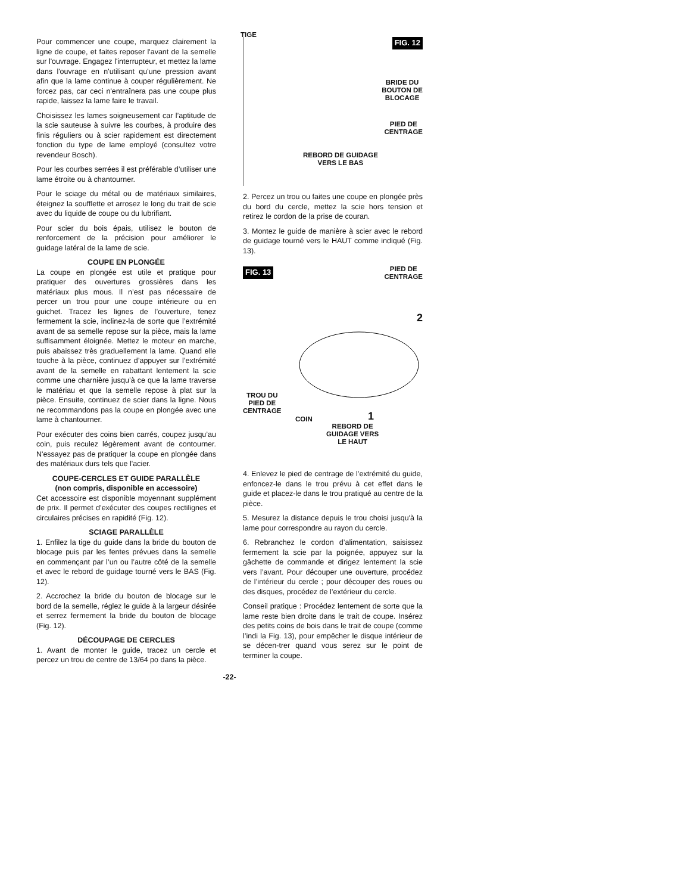Pour commencer une coupe, marquez clairement la ligne de coupe, et faites reposer l'avant de la semelle sur l'ouvrage. Engagez l'interrupteur, et mettez la lame dans l'ouvrage en n'utilisant qu'une pression avant afin que la lame continue à couper régulièrement. Ne forcez pas, car ceci n'entraînera pas une coupe plus rapide, laissez la lame faire le travail.
Choisissez les lames soigneusement car l’aptitude de la scie sauteuse à suivre les courbes, à produire des finis réguliers ou à scier rapidement est directement fonction du type de lame employé (consultez votre revendeur Bosch).
Pour les courbes serrées il est préférable d’utiliser une lame étroite ou à chantourner.
Pour le sciage du métal ou de matériaux similaires, éteignez la soufflette et arrosez le long du trait de scie avec du liquide de coupe ou du lubrifiant.
Pour scier du bois épais, utilisez le bouton de renforcement de la précision pour améliorer le guidage latéral de la lame de scie.
COUPE EN PLONGÉE
La coupe en plongée est utile et pratique pour pratiquer des ouvertures grossières dans les matériaux plus mous. Il n’est pas nécessaire de percer un trou pour une coupe intérieure ou en guichet. Tracez les lignes de l’ouverture, tenez fermement la scie, inclinez-la de sorte que l’extrémité avant de sa semelle repose sur la pièce, mais la lame suffisamment éloignée. Mettez le moteur en marche, puis abaissez très graduellement la lame. Quand elle touche à la pièce, continuez d’appuyer sur l’extrémité avant de la semelle en rabattant lentement la scie comme une charnière jusqu’à ce que la lame traverse le matériau et que la semelle repose à plat sur la pièce. Ensuite, continuez de scier dans la ligne. Nous ne recommandons pas la coupe en plongée avec une lame à chantourner.
Pour exécuter des coins bien carrés, coupez jusqu’au coin, puis reculez légèrement avant de contourner. N'essayez pas de pratiquer la coupe en plongée dans des matériaux durs tels que l'acier.
COUPE-CERCLES ET GUIDE PARALLÈLE
(non compris, disponible en accessoire)
Cet accessoire est disponible moyennant supplément de prix. Il permet d’exécuter des coupes rectilignes et circulaires précises en rapidité (Fig. 12).
SCIAGE PARALLÈLE
1. Enfilez la tige du guide dans la bride du bouton de blocage puis par les fentes prévues dans la semelle en commençant par l’un ou l’autre côté de la semelle et avec le rebord de guidage tourné vers le BAS (Fig. 12).
2. Accrochez la bride du bouton de blocage sur le bord de la semelle, réglez le guide à la largeur désirée et serrez fermement la bride du bouton de blocage (Fig. 12).
DÉCOUPAGE DE CERCLES
1. Avant de monter le guide, tracez un cercle et percez un trou de centre de 13/64 po dans la pièce.
TIGE
FIG. 12
BRIDE DU
BOUTON DE
BLOCAGE
PIED DE
CENTRAGE
REBORD DE GUIDAGE
VERS LE BAS
2. Percez un trou ou faites une coupe en plongée près du bord du cercle, mettez la scie hors tension et retirez le cordon de la prise de couran.
3. Montez le guide de manière à scier avec le rebord de guidage tourné vers le HAUT comme indiqué (Fig. 13).
FIG. 13
PIED DE
CENTRAGE
2
TROU DU
PIED DE
CENTRAGE
COIN 1
REBORD DE
GUIDAGE VERS
LE HAUT
4. Enlevez le pied de centrage de l’extrémité du guide, enfoncez-le dans le trou prévu à cet effet dans le guide et placez-le dans le trou pratiqué au centre de la pièce.
5. Mesurez la distance depuis le trou choisi jusqu'à la lame pour correspondre au rayon du cercle.
6. Rebranchez le cordon d’alimentation, saisissez fermement la scie par la poignée, appuyez sur la gâchette de commande et dirigez lentement la scie vers l’avant. Pour découper une ouverture, procédez de l’intérieur du cercle ; pour découper des roues ou des disques, procédez de l’extérieur du cercle.
Conseil pratique : Procédez lentement de sorte que la lame reste bien droite dans le trait de coupe. Insérez des petits coins de bois dans le trait de coupe (comme l’indi la Fig. 13), pour empêcher le disque intérieur de se décen-trer quand vous serez sur le point de terminer la coupe.
-22-